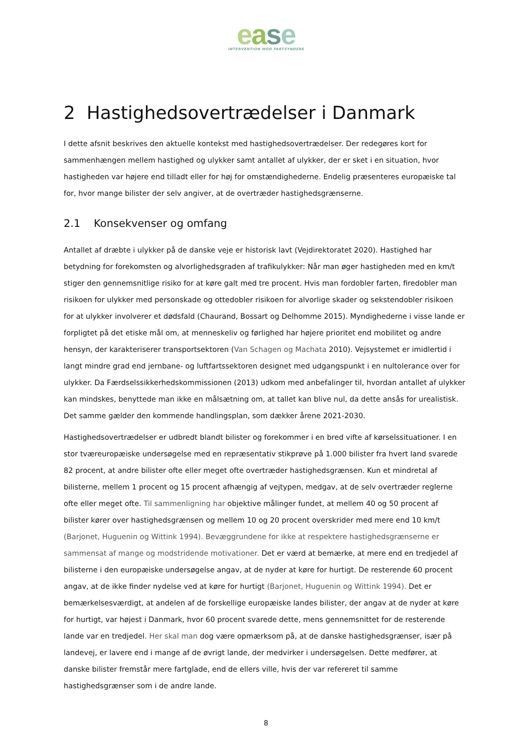ease
INTERVENTION MOD FARTSYNDERE
2 Hastighedsovertrædelser i Danmark
I dette afsnit beskrives den aktuelle kontekst med hastighedsovertrædelser. Der redegøres kort for sammenhængen mellem hastighed og ulykker samt antallet af ulykker, der er sket i en situation, hvor hastigheden var højere end tilladt eller for høj for omstændighederne. Endelig præsenteres europæiske tal for, hvor mange bilister der selv angiver, at de overtræder hastighedsgrænserne.
2.1 Konsekvenser og omfang
Antallet af dræbte i ulykker på de danske veje er historisk lavt (Vejdirektoratet 2020). Hastighed har betydning for forekomsten og alvorlighedsgraden af trafikulykker: Når man øger hastigheden med en km/t stiger den gennemsnitlige risiko for at køre galt med tre procent. Hvis man fordobler farten, firedobler man risikoen for ulykker med personskade og ottedobler risikoen for alvorlige skader og sekstendobler risikoen for at ulykker involverer et dødsfald (Chaurand, Bossart og Delhomme 2015). Myndighederne i visse lande er forpligtet på det etiske mål om, at menneskeliv og førlighed har højere prioritet end mobilitet og andre hensyn, der karakteriserer transportsektoren (Van Schagen og Machata 2010). Vejsystemet er imidlertid i langt mindre grad end jernbane- og luftfartssektoren designet med udgangspunkt i en nultolerance over for ulykker. Da Færdselssikkerhedskommissionen (2013) udkom med anbefalinger til, hvordan antallet af ulykker kan mindskes, benyttede man ikke en målsætning om, at tallet kan blive nul, da dette ansås for urealistisk. Det samme gælder den kommende handlingsplan, som dækker årene 2021-2030.
Hastighedsovertrædelser er udbredt blandt bilister og forekommer i en bred vifte af kørselssituationer. I en stor tværeuropæiske undersøgelse med en repræsentativ stikprøve på 1.000 bilister fra hvert land svarede 82 procent, at andre bilister ofte eller meget ofte overtræder hastighedsgrænsen. Kun et mindretal af bilisterne, mellem 1 procent og 15 procent afhængig af vejtypen, medgav, at de selv overtræder reglerne ofte eller meget ofte. Til sammenligning har objektive målinger fundet, at mellem 40 og 50 procent af bilister kører over hastighedsgrænsen og mellem 10 og 20 procent overskrider med mere end 10 km/t (Barjonet, Huguenin og Wittink 1994). Bevæggrundene for ikke at respektere hastighedsgrænserne er sammensat af mange og modstridende motivationer. Det er værd at bemærke, at mere end en tredjedel af bilisterne i den europæiske undersøgelse angav, at de nyder at køre for hurtigt. De resterende 60 procent angav, at de ikke finder nydelse ved at køre for hurtigt (Barjonet, Huguenin og Wittink 1994). Det er bemærkelsesværdigt, at andelen af de forskellige europæiske landes bilister, der angav at de nyder at køre for hurtigt, var højest i Danmark, hvor 60 procent svarede dette, mens gennemsnittet for de resterende lande var en tredjedel. Her skal man dog være opmærksom på, at de danske hastighedsgrænser, især på landevej, er lavere end i mange af de øvrigt lande, der medvirker i undersøgelsen. Dette medfører, at danske bilister fremstår mere fartglade, end de ellers ville, hvis der var refereret til samme hastighedsgrænser som i de andre lande.
8